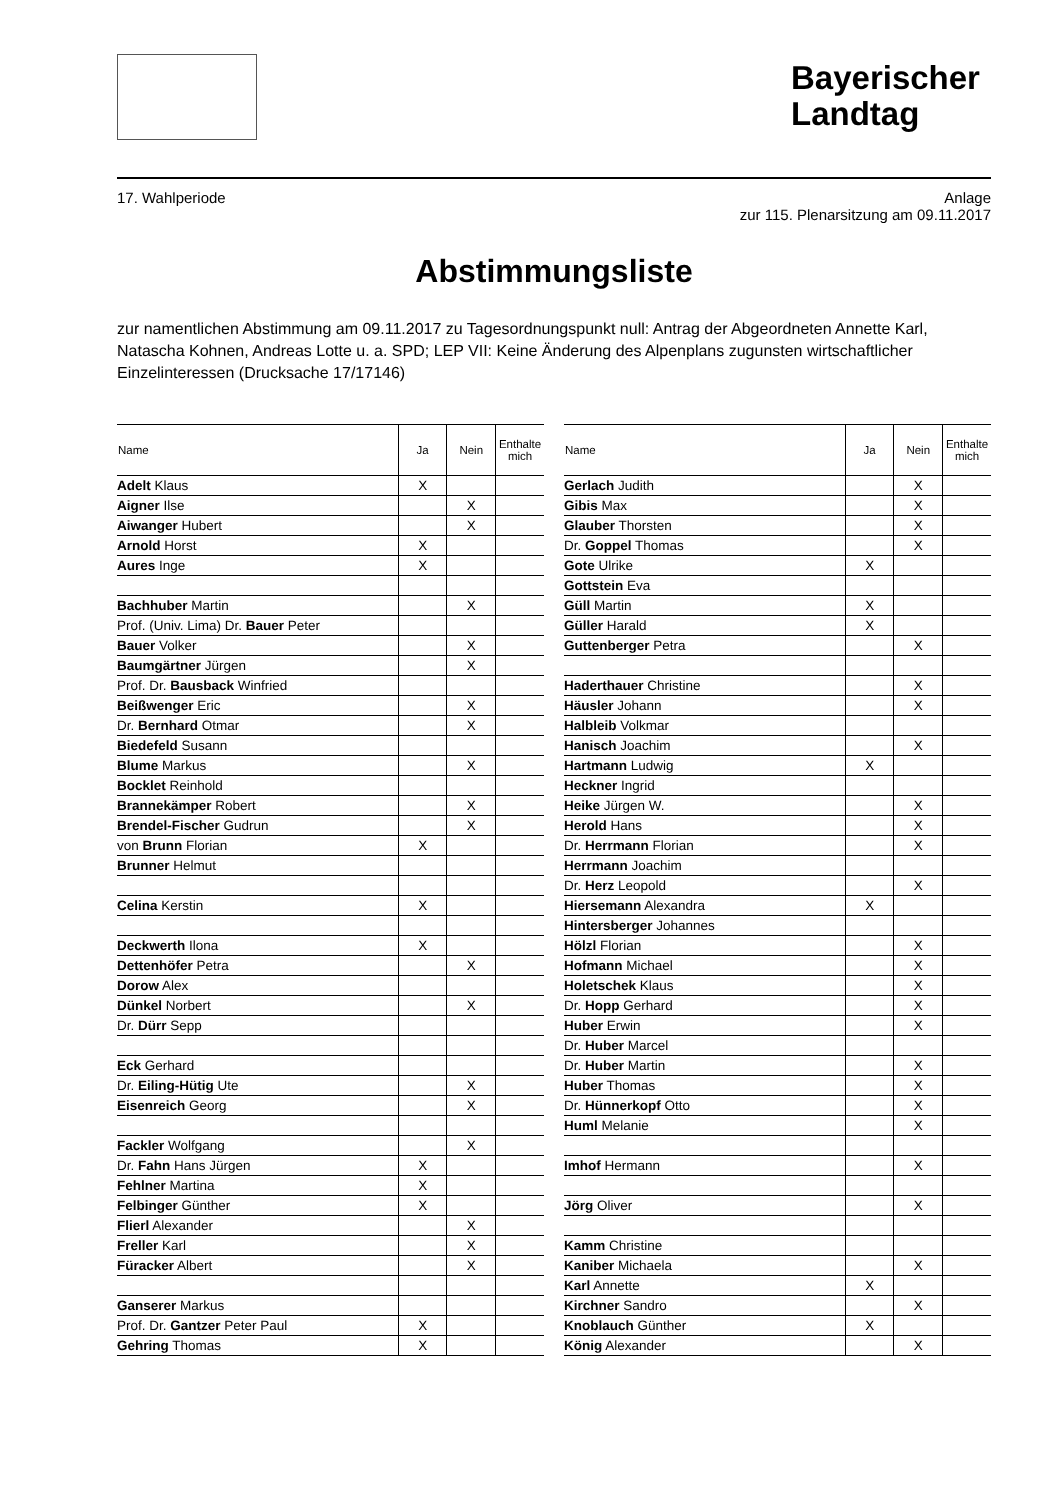Bayerischer Landtag
17. Wahlperiode Anlage
zur 115. Plenarsitzung am 09.11.2017
Abstimmungsliste
zur namentlichen Abstimmung am 09.11.2017 zu Tagesordnungspunkt null: Antrag der Abgeordneten Annette Karl, Natascha Kohnen, Andreas Lotte u. a. SPD; LEP VII: Keine Änderung des Alpenplans zugunsten wirtschaftlicher Einzelinteressen (Drucksache 17/17146)
| Name | Ja | Nein | Enthalte mich |
| --- | --- | --- | --- |
| Adelt Klaus | X | | |
| Aigner Ilse | | X | |
| Aiwanger Hubert | | X | |
| Arnold Horst | X | | |
| Aures Inge | X | | |
| Bachhuber Martin | | X | |
| Prof. (Univ. Lima) Dr. Bauer Peter | | | |
| Bauer Volker | | X | |
| Baumgärtner Jürgen | | X | |
| Prof. Dr. Bausback Winfried | | | |
| Beißwenger Eric | | X | |
| Dr. Bernhard Otmar | | X | |
| Biedefeld Susann | | | |
| Blume Markus | | X | |
| Bocklet Reinhold | | | |
| Brannekämper Robert | | X | |
| Brendel-Fischer Gudrun | | X | |
| von Brunn Florian | X | | |
| Brunner Helmut | | | |
| Celina Kerstin | X | | |
| Deckwerth Ilona | X | | |
| Dettenhöfer Petra | | X | |
| Dorow Alex | | | |
| Dünkel Norbert | | X | |
| Dr. Dürr Sepp | | | |
| Eck Gerhard | | | |
| Dr. Eiling-Hütig Ute | | X | |
| Eisenreich Georg | | X | |
| Fackler Wolfgang | | X | |
| Dr. Fahn Hans Jürgen | X | | |
| Fehlner Martina | X | | |
| Felbinger Günther | X | | |
| Flierl Alexander | | X | |
| Freller Karl | | X | |
| Füracker Albert | | X | |
| Ganserer Markus | | | |
| Prof. Dr. Gantzer Peter Paul | X | | |
| Gehring Thomas | X | | |
| Name | Ja | Nein | Enthalte mich |
| --- | --- | --- | --- |
| Gerlach Judith | | X | |
| Gibis Max | | X | |
| Glauber Thorsten | | X | |
| Dr. Goppel Thomas | | X | |
| Gote Ulrike | X | | |
| Gottstein Eva | | | |
| Güll Martin | X | | |
| Güller Harald | X | | |
| Guttenberger Petra | | X | |
| Haderthauer Christine | | X | |
| Häusler Johann | | X | |
| Halbleib Volkmar | | | |
| Hanisch Joachim | | X | |
| Hartmann Ludwig | X | | |
| Heckner Ingrid | | | |
| Heike Jürgen W. | | X | |
| Herold Hans | | X | |
| Dr. Herrmann Florian | | X | |
| Herrmann Joachim | | | |
| Dr. Herz Leopold | | X | |
| Hiersemann Alexandra | X | | |
| Hintersberger Johannes | | | |
| Hölzl Florian | | X | |
| Hofmann Michael | | X | |
| Holetschek Klaus | | X | |
| Dr. Hopp Gerhard | | X | |
| Huber Erwin | | X | |
| Dr. Huber Marcel | | | |
| Dr. Huber Martin | | X | |
| Huber Thomas | | X | |
| Dr. Hünnerkopf Otto | | X | |
| Huml Melanie | | X | |
| Imhof Hermann | | X | |
| Jörg Oliver | | X | |
| Kamm Christine | | | |
| Kaniber Michaela | | X | |
| Karl Annette | X | | |
| Kirchner Sandro | | X | |
| Knoblauch Günther | X | | |
| König Alexander | | X | |